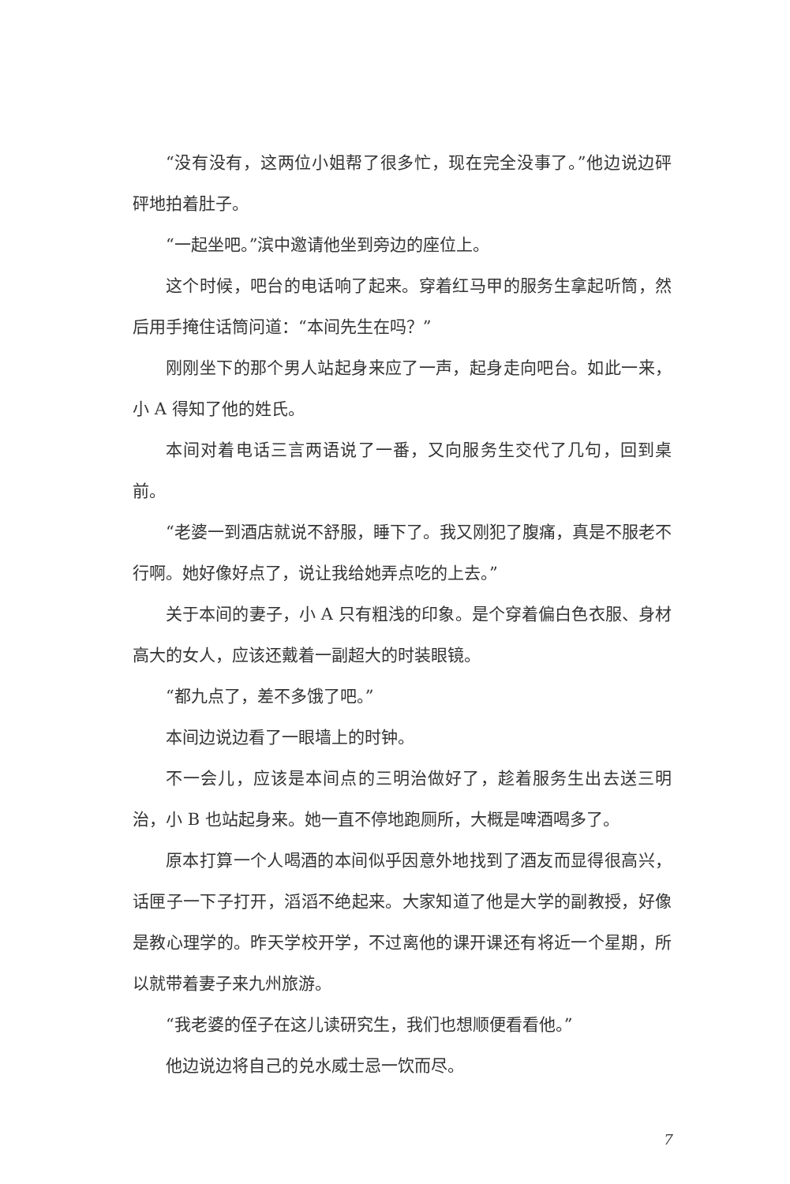“没有没有，这两位小姐帮了很多忙，现在完全没事了。”他边说边砰砰地拍着肚子。
“一起坐吧。”滨中邀请他坐到旁边的座位上。
这个时候，吧台的电话响了起来。穿着红马甲的服务生拿起听筒，然后用手掩住话筒问道：“本间先生在吗？”
刚刚坐下的那个男人站起身来应了一声，起身走向吧台。如此一来，小 A 得知了他的姓氏。
本间对着电话三言两语说了一番，又向服务生交代了几句，回到桌前。
“老婆一到酒店就说不舒服，睡下了。我又刚犯了腹痛，真是不服老不行啊。她好像好点了，说让我给她弄点吃的上去。”
关于本间的妻子，小 A 只有粗浅的印象。是个穿着偏白色衣服、身材高大的女人，应该还戴着一副超大的时装眼镜。
“都九点了，差不多饿了吧。”
本间边说边看了一眼墙上的时钟。
不一会儿，应该是本间点的三明治做好了，趁着服务生出去送三明治，小 B 也站起身来。她一直不停地跑厕所，大概是啤酒喝多了。
原本打算一个人喝酒的本间似乎因意外地找到了酒友而显得很高兴，话匣子一下子打开，滔滔不绝起来。大家知道了他是大学的副教授，好像是教心理学的。昨天学校开学，不过离他的课开课还有将近一个星期，所以就带着妻子来九州旅游。
“我老婆的侄子在这儿读研究生，我们也想顺便看看他。”
他边说边将自己的兑水威士忌一饮而尽。
7